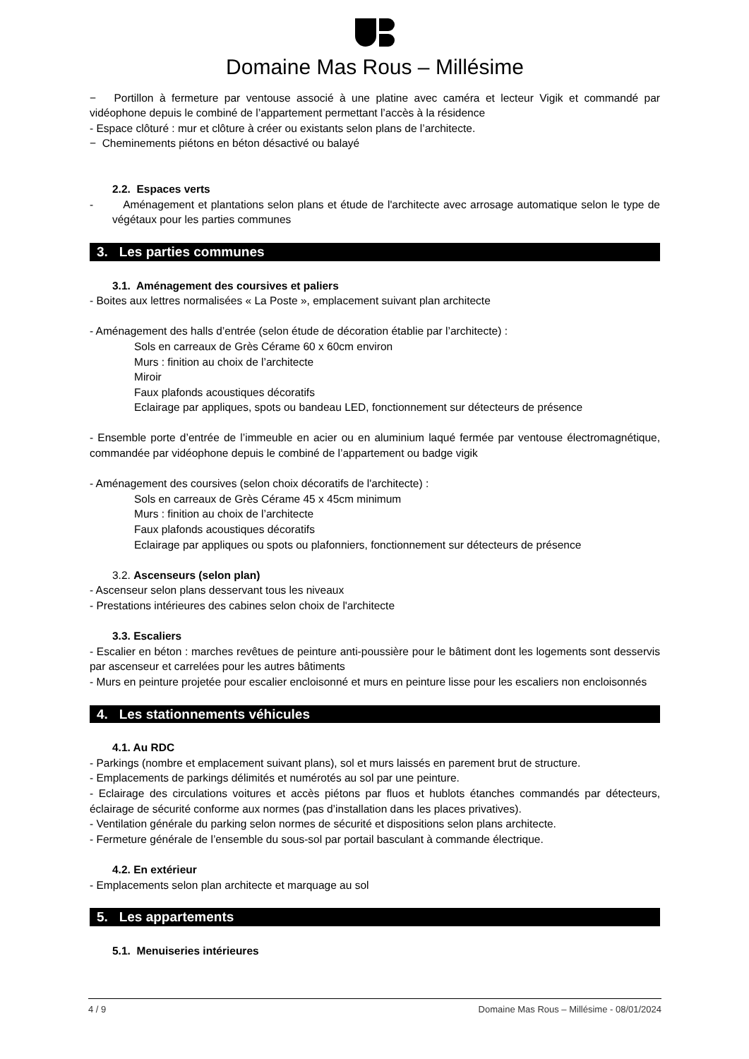Domaine Mas Rous – Millésime
− Portillon à fermeture par ventouse associé à une platine avec caméra et lecteur Vigik et commandé par vidéophone depuis le combiné de l’appartement permettant l’accès à la résidence
- Espace clôturé : mur et clôture à créer ou existants selon plans de l’architecte.
− Cheminements piétons en béton désactivé ou balayé
2.2. Espaces verts
- Aménagement et plantations selon plans et étude de l'architecte avec arrosage automatique selon le type de végétaux pour les parties communes
3. Les parties communes
3.1. Aménagement des coursives et paliers
- Boites aux lettres normalisées « La Poste », emplacement suivant plan architecte
- Aménagement des halls d’entrée (selon étude de décoration établie par l’architecte) :
Sols en carreaux de Grès Cérame 60 x 60cm environ
Murs : finition au choix de l’architecte
Miroir
Faux plafonds acoustiques décoratifs
Eclairage par appliques, spots ou bandeau LED, fonctionnement sur détecteurs de présence
- Ensemble porte d’entrée de l’immeuble en acier ou en aluminium laqué fermée par ventouse électromagnétique, commandée par vidéophone depuis le combiné de l’appartement ou badge vigik
- Aménagement des coursives (selon choix décoratifs de l'architecte) :
Sols en carreaux de Grès Cérame 45 x 45cm minimum
Murs : finition au choix de l’architecte
Faux plafonds acoustiques décoratifs
Eclairage par appliques ou spots ou plafonniers, fonctionnement sur détecteurs de présence
3.2. Ascenseurs (selon plan)
- Ascenseur selon plans desservant tous les niveaux
- Prestations intérieures des cabines selon choix de l'architecte
3.3. Escaliers
- Escalier en béton : marches revêtues de peinture anti-poussière pour le bâtiment dont les logements sont desservis par ascenseur et carrelées pour les autres bâtiments
- Murs en peinture projetée pour escalier encloisonné et murs en peinture lisse pour les escaliers non encloisonnés
4. Les stationnements véhicules
4.1. Au RDC
- Parkings (nombre et emplacement suivant plans), sol et murs laissés en parement brut de structure.
- Emplacements de parkings délimités et numérotés au sol par une peinture.
- Eclairage des circulations voitures et accès piétons par fluos et hublots étanches commandés par détecteurs, éclairage de sécurité conforme aux normes (pas d’installation dans les places privatives).
- Ventilation générale du parking selon normes de sécurité et dispositions selon plans architecte.
- Fermeture générale de l’ensemble du sous-sol par portail basculant à commande électrique.
4.2. En extérieur
- Emplacements selon plan architecte et marquage au sol
5. Les appartements
5.1. Menuiseries intérieures
4 / 9 Domaine Mas Rous – Millésime - 08/01/2024